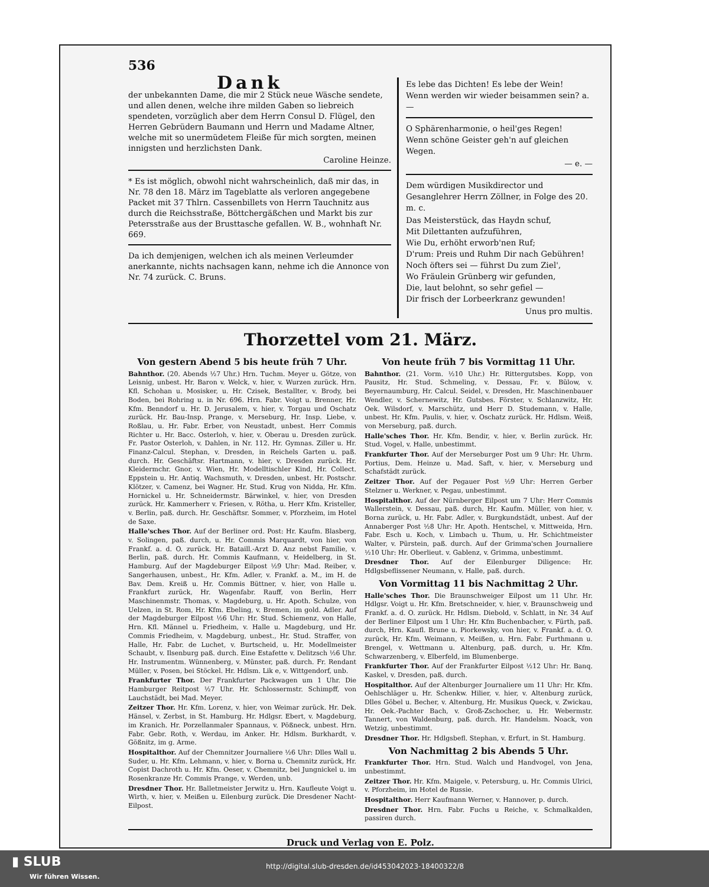536
Dank
der unbekannten Dame, die mir 2 Stück neue Wäsche sendete, und allen denen, welche ihre milden Gaben so liebreich spendeten, vorzüglich aber dem Herrn Consul D. Flügel, den Herren Gebrüdern Baumann und Herrn und Madame Altner, welche mit so unermüdetem Fleiße für mich sorgten, meinen innigsten und herzlichsten Dank.
Caroline Heinze.
* Es ist möglich, obwohl nicht wahrscheinlich, daß mir das, in Nr. 78 den 18. März im Tageblatte als verloren angegebene Packet mit 37 Thlrn. Cassenbillets von Herrn Tauchnitz aus durch die Reichsstraße, Böttchergäßchen und Markt bis zur Petersstraße aus der Brusttasche gefallen. W. B., wohnhaft Nr. 669.
Da ich demjenigen, welchen ich als meinen Verleumder anerkannte, nichts nachsagen kann, nehme ich die Annonce von Nr. 74 zurück. C. Bruns.
Es lebe das Dichten! Es lebe der Wein!
Wenn werden wir wieder beisammen sein? a.—
O Sphärenharmonie, o heil'ges Regen!
Wenn schöne Geister geh'n auf gleichen Wegen.
— e. —
Dem würdigen Musikdirector und Gesanglehrer Herrn Zöllner, in Folge des 20. m. c.
Das Meisterstück, das Haydn schuf,
Mit Dilettanten aufzuführen,
Wie Du, erhöht erworb'nen Ruf;
D'rum: Preis und Ruhm Dir nach Gebühren!
Noch öfters sei — führst Du zum Ziel',
Wo Fräulein Grünberg wir gefunden,
Die, laut belohnt, so sehr gefiel —
Dir frisch der Lorbeerkranz gewunden!
Unus pro multis.
Thorzettel vom 21. März.
Von gestern Abend 5 bis heute früh 7 Uhr.
Bahnthor. (20. Abends ½7 Uhr.) Hrn. Tuchm. Meyer u. Götze, von Leisnig, unbest. Hr. Baron v. Welck, v. hier, v. Wurzen zurück. Hrn. Kfl. Schohan u. Mosisker, u. Hr. Czisek, Bestallter, v. Brody, bei Boden, bei Rohring u. in Nr. 696. Hrn. Fabr. Voigt u. Brenner, Hr. Kfm. Benndorf u. Hr. D. Jerusalem, v. hier, v. Torgau und Oschatz zurück. Hr. Bau-Insp. Prange, v. Merseburg, Hr. Insp. Liebe, v. Roßlau, u. Hr. Fabr. Erber, von Neustadt, unbest. Herr Commis Richter u. Hr. Bacc. Osterloh, v. hier, v. Oberau u. Dresden zurück. Fr. Pastor Osterloh, v. Dahlen, in Nr. 112. Hr. Gymnas. Ziller u. Hr. Finanz-Calcul. Stephan, v. Dresden, in Reichels Garten u. paß. durch. Hr. Geschäftsr. Hartmann, v. hier, v. Dresden zurück. Hr. Kleidermchr. Gnor, v. Wien, Hr. Modelltischler Kind, Hr. Collect. Eppstein u. Hr. Antiq. Wachsmuth, v. Dresden, unbest. Hr. Postschr. Klötzer, v. Camenz, bei Wagner. Hr. Stud. Krug von Nidda, Hr. Kfm. Hornickel u. Hr. Schneidermstr. Bärwinkel, v. hier, von Dresden zurück. Hr. Kammerherr v. Friesen, v. Rötha, u. Herr Kfm. Kristeller, v. Berlin, paß. durch. Hr. Geschäftsr. Sommer, v. Pforzheim, im Hotel de Saxe.
Halle'sches Thor. Auf der Berliner ord. Post: Hr. Kaufm. Blasberg, v. Solingen, paß. durch, u. Hr. Commis Marquardt, von hier, von Frankf. a. d. O. zurück. Hr. Bataill.-Arzt D. Anz nebst Familie, v. Berlin, paß. durch. Hr. Commis Kaufmann, v. Heidelberg, in St. Hamburg. Auf der Magdeburger Eilpost ½9 Uhr: Mad. Reiber, v. Sangerhausen, unbest., Hr. Kfm. Adler, v. Frankf. a. M., im H. de Bav. Dem. Kreiß u. Hr. Commis Büttner, v. hier, von Halle u. Frankfurt zurück, Hr. Wagenfabr. Rauff, von Berlin, Herr Maschinenmstr. Thomas, v. Magdeburg, u. Hr. Apoth. Schulze, von Uelzen, in St. Rom, Hr. Kfm. Ebeling, v. Bremen, im gold. Adler. Auf der Magdeburger Eilpost ½6 Uhr: Hr. Stud. Schiemenz, von Halle, Hrn. Kfl. Männel u. Friedheim, v. Halle u. Magdeburg, und Hr. Commis Friedheim, v. Magdeburg, unbest., Hr. Stud. Straffer, von Halle, Hr. Fabr. de Luchet, v. Burtscheid, u. Hr. Modellmeister Schaubt, v. Ilsenburg paß. durch. Eine Estafette v. Delitzsch ½6 Uhr. Hr. Instrumentm. Wünnenberg, v. Münster, paß. durch. Fr. Rendant Müller, v. Posen, bei Stöckel. Hr. Hdlsm. Lik e, v. Wittgendorf, unb.
Frankfurter Thor. Der Frankfurter Packwagen um 1 Uhr. Die Hamburger Reitpost ½7 Uhr. Hr. Schlossermstr. Schimpff, von Lauchstädt, bei Mad. Meyer.
Zeitzer Thor. Hr. Kfm. Lorenz, v. hier, von Weimar zurück. Hr. Dek. Hänsel, v. Zerbst, in St. Hamburg. Hr. Hdlgsr. Ebert, v. Magdeburg, im Kranich. Hr. Porzellanmaler Spannaus, v. Pößneck, unbest. Hrn. Fabr. Gebr. Roth, v. Werdau, im Anker. Hr. Hdlsm. Burkhardt, v. Gößnitz, im g. Arme.
Hospitalthor. Auf der Chemnitzer Journaliere ½6 Uhr: Dlles Wall u. Suder, u. Hr. Kfm. Lehmann, v. hier, v. Borna u. Chemnitz zurück, Hr. Copist Dachroth u. Hr. Kfm. Oeser, v. Chemnitz, bei Jungnickel u. im Rosenkranze Hr. Commis Prange, v. Werden, unb.
Dresdner Thor. Hr. Balletmeister Jerwitz u. Hrn. Kaufleute Voigt u. Wirth, v. hier, v. Meißen u. Eilenburg zurück. Die Dresdener Nacht-Eilpost.
Von heute früh 7 bis Vormittag 11 Uhr.
Bahnthor. (21. Vorm. ½10 Uhr.) Hr. Rittergutsbes. Kopp, von Pausitz, Hr. Stud. Schmeling, v. Dessau, Fr. v. Bülow, v. Beyernaumburg, Hr. Calcul. Seidel, v. Dresden, Hr. Maschinenbauer Wendler, v. Schernewitz, Hr. Gutsbes. Förster, v. Schlanzwitz, Hr. Oek. Wilsdorf, v. Marschütz, und Herr D. Studemann, v. Halle, unbest. Hr. Kfm. Paulis, v. hier, v. Oschatz zurück. Hr. Hdlsm. Weiß, von Merseburg, paß. durch.
Halle'sches Thor. Hr. Kfm. Bendir, v. hier, v. Berlin zurück. Hr. Stud. Vogel, v. Halle, unbestimmt.
Frankfurter Thor. Auf der Merseburger Post um 9 Uhr: Hr. Uhrm. Portius, Dem. Heinze u. Mad. Saft, v. hier, v. Merseburg und Schafstädt zurück.
Zeitzer Thor. Auf der Pegauer Post ½9 Uhr: Herren Gerber Stelzner u. Werkner, v. Pegau, unbestimmt.
Hospitalthor. Auf der Nürnberger Eilpost um 7 Uhr: Herr Commis Wallerstein, v. Dessau, paß. durch, Hr. Kaufm. Müller, von hier, v. Borna zurück, u. Hr. Fabr. Adler, v. Burgkundstädt, unbest. Auf der Annaberger Post ½8 Uhr: Hr. Apoth. Hentschel, v. Mittweida, Hrn. Fabr. Esch u. Koch, v. Limbach u. Thum, u. Hr. Schichtmeister Walter, v. Pürstein, paß. durch. Auf der Grimma'schen Journaliere ½10 Uhr: Hr. Oberlieut. v. Gablenz, v. Grimma, unbestimmt.
Dresdner Thor. Auf der Eilenburger Diligence: Hr. Hdlgsbeflissener Neumann, v. Halle, paß. durch.
Von Vormittag 11 bis Nachmittag 2 Uhr.
Halle'sches Thor. Die Braunschweiger Eilpost um 11 Uhr. Hr. Hdlgsr. Voigt u. Hr. Kfm. Bretschneider, v. hier, v. Braunschweig und Frankf. a. d. O. zurück. Hr. Hdlsm. Diebold, v. Schlatt, in Nr. 34 Auf der Berliner Eilpost um 1 Uhr: Hr. Kfm Buchenbacher, v. Fürth, paß. durch, Hrn. Kaufl. Brune u. Piorkewsky, von hier, v. Frankf. a. d. O. zurück, Hr. Kfm. Weimann, v. Meißen, u. Hrn. Fabr. Furthmann u. Brengel, v. Wettmann u. Altenburg, paß. durch, u. Hr. Kfm. Schwarzenberg, v. Elberfeld, im Blumenberge.
Frankfurter Thor. Auf der Frankfurter Eilpost ½12 Uhr: Hr. Banq. Kaskel, v. Dresden, paß. durch.
Hospitalthor. Auf der Altenburger Journaliere um 11 Uhr: Hr. Kfm. Oehlschläger u. Hr. Schenkw. Hilier, v. hier, v. Altenburg zurück, Dlles Göbel u. Becher, v. Altenburg, Hr. Musikus Queck, v. Zwickau, Hr. Oek.-Pachter Bach, v. Groß-Zschocher, u. Hr. Webermstr. Tannert, von Waldenburg, paß. durch. Hr. Handelsm. Noack, von Wetzig, unbestimmt.
Dresdner Thor. Hr. Hdlgsbefl. Stephan, v. Erfurt, in St. Hamburg.
Von Nachmittag 2 bis Abends 5 Uhr.
Frankfurter Thor. Hrn. Stud. Walch und Handvogel, von Jena, unbestimmt.
Zeitzer Thor. Hr. Kfm. Maigele, v. Petersburg, u. Hr. Commis Ulrici, v. Pforzheim, im Hotel de Russie.
Hospitalthor. Herr Kaufmann Werner, v. Hannover, p. durch.
Dresdner Thor. Hrn. Fabr. Fuchs u Reiche, v. Schmalkalden, passiren durch.
Druck und Verlag von E. Polz.
▮ SLUB
Wir führen Wissen.
http://digital.slub-dresden.de/id453042023-18400322/8